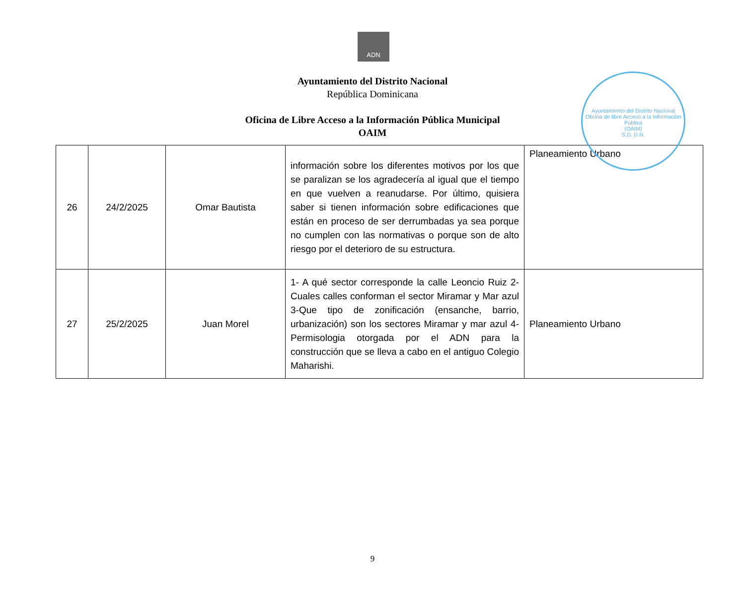ADN
Ayuntamiento del Distrito Nacional
República Dominicana
Oficina de Libre Acceso a la Información Pública Municipal
OAIM
Ayuntamiento del Distrito Nacional
Oficina de libre Acceso a la Información Pública
(OAIM)
S.D. D.N.
| 26 | 24/2/2025 | Omar Bautista | información sobre los diferentes motivos por los que se paralizan se los agradecería al igual que el tiempo en que vuelven a reanudarse. Por último, quisiera saber si tienen información sobre edificaciones que están en proceso de ser derrumbadas ya sea porque no cumplen con las normativas o porque son de alto riesgo por el deterioro de su estructura. | Planeamiento Urbano |
| 27 | 25/2/2025 | Juan Morel | 1- A qué sector corresponde la calle Leoncio Ruiz 2-Cuales calles conforman el sector Miramar y Mar azul 3-Que tipo de zonificación (ensanche, barrio, urbanización) son los sectores Miramar y mar azul 4-Permisologia otorgada por el ADN para la construcción que se lleva a cabo en el antiguo Colegio Maharishi. | Planeamiento Urbano |
9